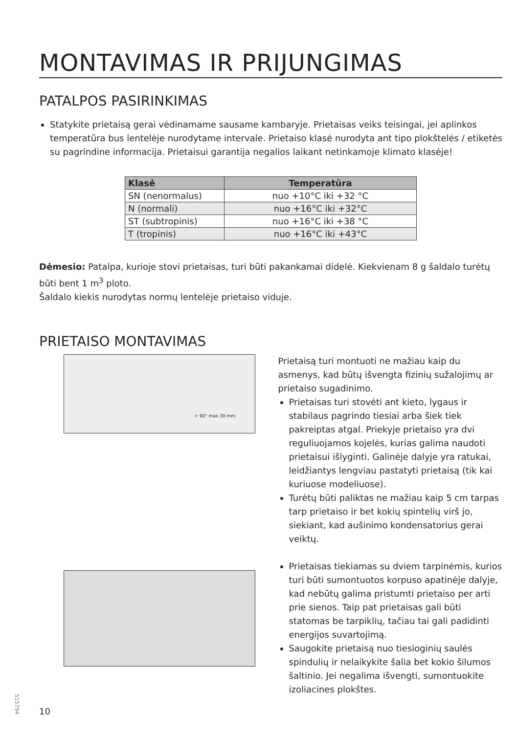MONTAVIMAS IR PRIJUNGIMAS
PATALPOS PASIRINKIMAS
Statykite prietaisą gerai vėdinamame sausame kambaryje. Prietaisas veiks teisingai, jei aplinkos temperatūra bus lentelėje nurodytame intervale. Prietaiso klasė nurodyta ant tipo plokštelės / etiketės su pagrindine informacija. Prietaisui garantija negalios laikant netinkamoje klimato klasėje!
| Klasė | Temperatūra |
| --- | --- |
| SN (nenormalus) | nuo +10°C iki +32 °C |
| N (normali) | nuo +16°C iki +32°C |
| ST (subtropinis) | nuo +16°C iki +38 °C |
| T (tropinis) | nuo +16°C iki +43°C |
Dėmesio: Patalpa, kurioje stovi prietaisas, turi būti pakankamai didelė. Kiekvienam 8 g šaldalo turėtų būti bent 1 m<sup>3</sup> ploto.
Šaldalo kiekis nurodytas normų lentelėje prietaiso viduje.
PRIETAISO MONTAVIMAS
> 90° max 30 mm
Prietaisą turi montuoti ne mažiau kaip du asmenys, kad būtų išvengta fizinių sužalojimų ar prietaiso sugadinimo.
Prietaisas turi stovėti ant kieto, lygaus ir stabilaus pagrindo tiesiai arba šiek tiek pakreiptas atgal. Priekyje prietaiso yra dvi reguliuojamos kojelės, kurias galima naudoti prietaisui išlyginti. Galinėje dalyje yra ratukai, leidžiantys lengviau pastatyti prietaisą (tik kai kuriuose modeliuose).
Turėtų būti paliktas ne mažiau kaip 5 cm tarpas tarp prietaiso ir bet kokių spintelių virš jo, siekiant, kad aušinimo kondensatorius gerai veiktų.
Prietaisas tiekiamas su dviem tarpinėmis, kurios turi būti sumontuotos korpuso apatinėje dalyje, kad nebūtų galima pristumti prietaiso per arti prie sienos. Taip pat prietaisas gali būti statomas be tarpiklių, tačiau tai gali padidinti energijos suvartojimą.
Saugokite prietaisą nuo tiesioginių saulės spindulių ir nelaikykite šalia bet kokio šilumos šaltinio. Jei negalima išvengti, sumontuokite izoliacines plokštes.
10
515794